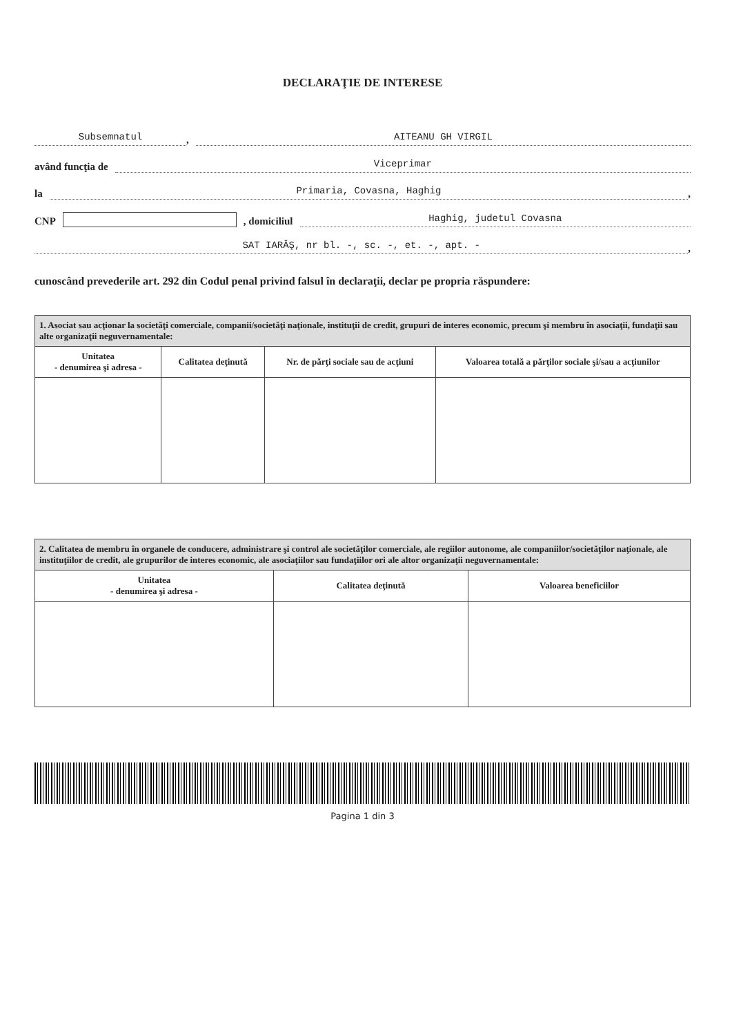DECLARAŢIE DE INTERESE
Subsemnatul, AITEANU GH VIRGIL
având funcţia de Viceprimar
la Primaria, Covasna, Haghig,
CNP , domiciliul Haghig, judetul Covasna
SAT IARĂŞ, nr bl. -, sc. -, et. -, apt. -,
cunoscând prevederile art. 292 din Codul penal privind falsul în declaraţii, declar pe propria răspundere:
| 1. Asociat sau acţionar la societăţi comerciale, companii/societăţi naţionale, instituţii de credit, grupuri de interes economic, precum şi membru în asociaţii, fundaţii sau alte organizaţii neguvernamentale: | | | |
| --- | --- | --- | --- |
| Unitatea - denumirea şi adresa - | Calitatea deţinută | Nr. de părţi sociale sau de acţiuni | Valoarea totală a părţilor sociale şi/sau a acţiunilor |
| 2. Calitatea de membru în organele de conducere, administrare şi control ale societăţilor comerciale, ale regiilor autonome, ale companiilor/societăţilor naţionale, ale instituţiilor de credit, ale grupurilor de interes economic, ale asociaţiilor sau fundaţiilor ori ale altor organizaţii neguvernamentale: | | |
| --- | --- | --- |
| Unitatea - denumirea şi adresa - | Calitatea deţinută | Valoarea beneficiilor |
Pagina 1 din 3